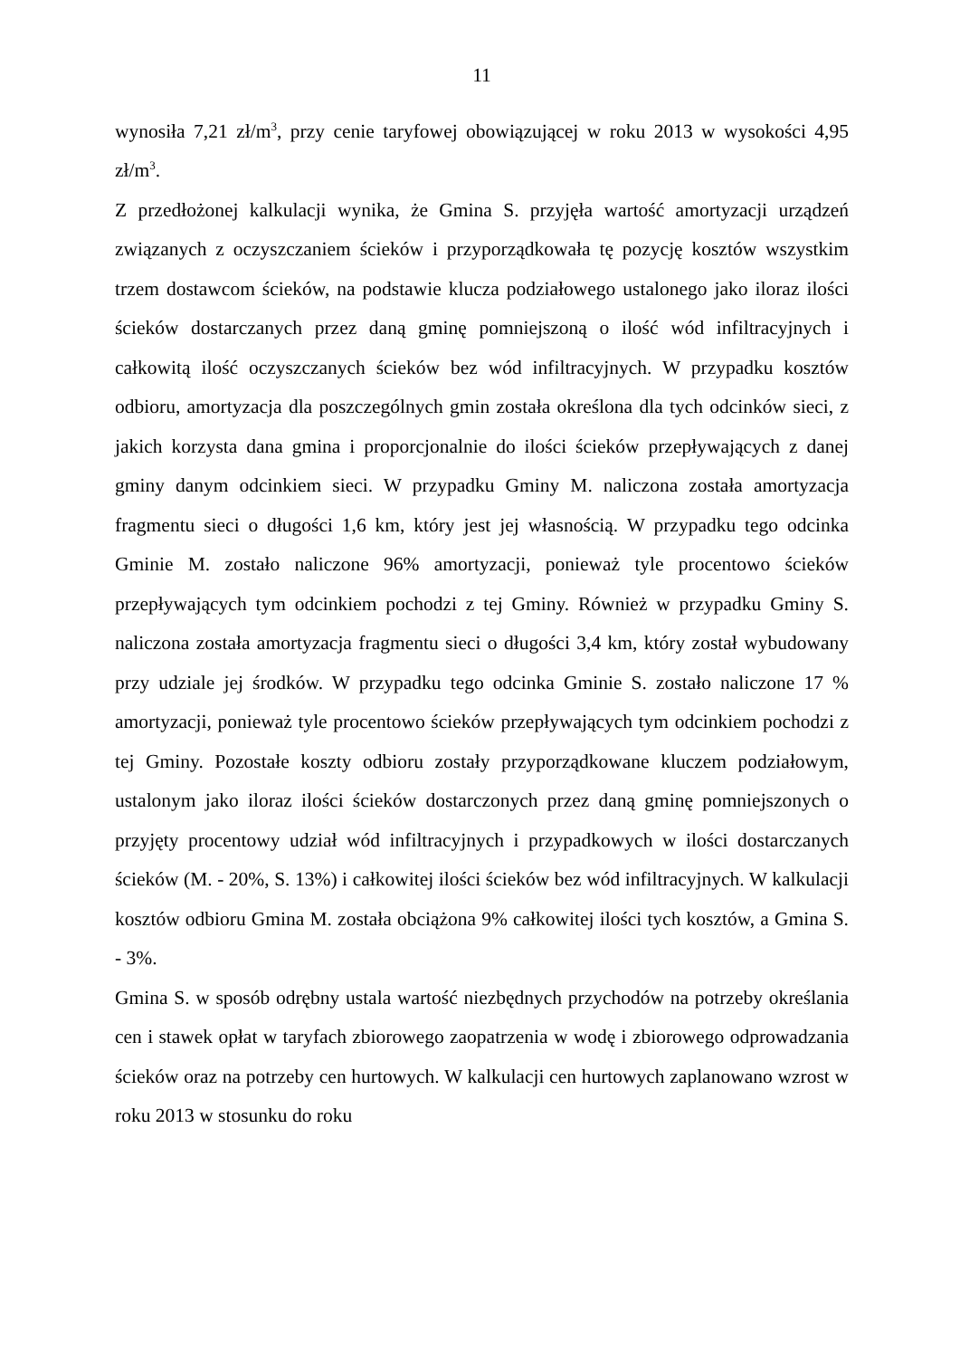11
wynosiła 7,21 zł/m<sup>3</sup>, przy cenie taryfowej obowiązującej w roku 2013 w wysokości 4,95 zł/m<sup>3</sup>.
Z przedłożonej kalkulacji wynika, że Gmina S. przyjęła wartość amortyzacji urządzeń związanych z oczyszczaniem ścieków i przyporządkowała tę pozycję kosztów wszystkim trzem dostawcom ścieków, na podstawie klucza podziałowego ustalonego jako iloraz ilości ścieków dostarczanych przez daną gminę pomniejszoną o ilość wód infiltracyjnych i całkowitą ilość oczyszczanych ścieków bez wód infiltracyjnych. W przypadku kosztów odbioru, amortyzacja dla poszczególnych gmin została określona dla tych odcinków sieci, z jakich korzysta dana gmina i proporcjonalnie do ilości ścieków przepływających z danej gminy danym odcinkiem sieci. W przypadku Gminy M. naliczona została amortyzacja fragmentu sieci o długości 1,6 km, który jest jej własnością. W przypadku tego odcinka Gminie M. zostało naliczone 96% amortyzacji, ponieważ tyle procentowo ścieków przepływających tym odcinkiem pochodzi z tej Gminy. Również w przypadku Gminy S. naliczona została amortyzacja fragmentu sieci o długości 3,4 km, który został wybudowany przy udziale jej środków. W przypadku tego odcinka Gminie S. zostało naliczone 17 % amortyzacji, ponieważ tyle procentowo ścieków przepływających tym odcinkiem pochodzi z tej Gminy. Pozostałe koszty odbioru zostały przyporządkowane kluczem podziałowym, ustalonym jako iloraz ilości ścieków dostarczonych przez daną gminę pomniejszonych o przyjęty procentowy udział wód infiltracyjnych i przypadkowych w ilości dostarczanych ścieków (M. - 20%, S. 13%) i całkowitej ilości ścieków bez wód infiltracyjnych. W kalkulacji kosztów odbioru Gmina M. została obciążona 9% całkowitej ilości tych kosztów, a Gmina S. - 3%.
Gmina S. w sposób odrębny ustala wartość niezbędnych przychodów na potrzeby określania cen i stawek opłat w taryfach zbiorowego zaopatrzenia w wodę i zbiorowego odprowadzania ścieków oraz na potrzeby cen hurtowych. W kalkulacji cen hurtowych zaplanowano wzrost w roku 2013 w stosunku do roku